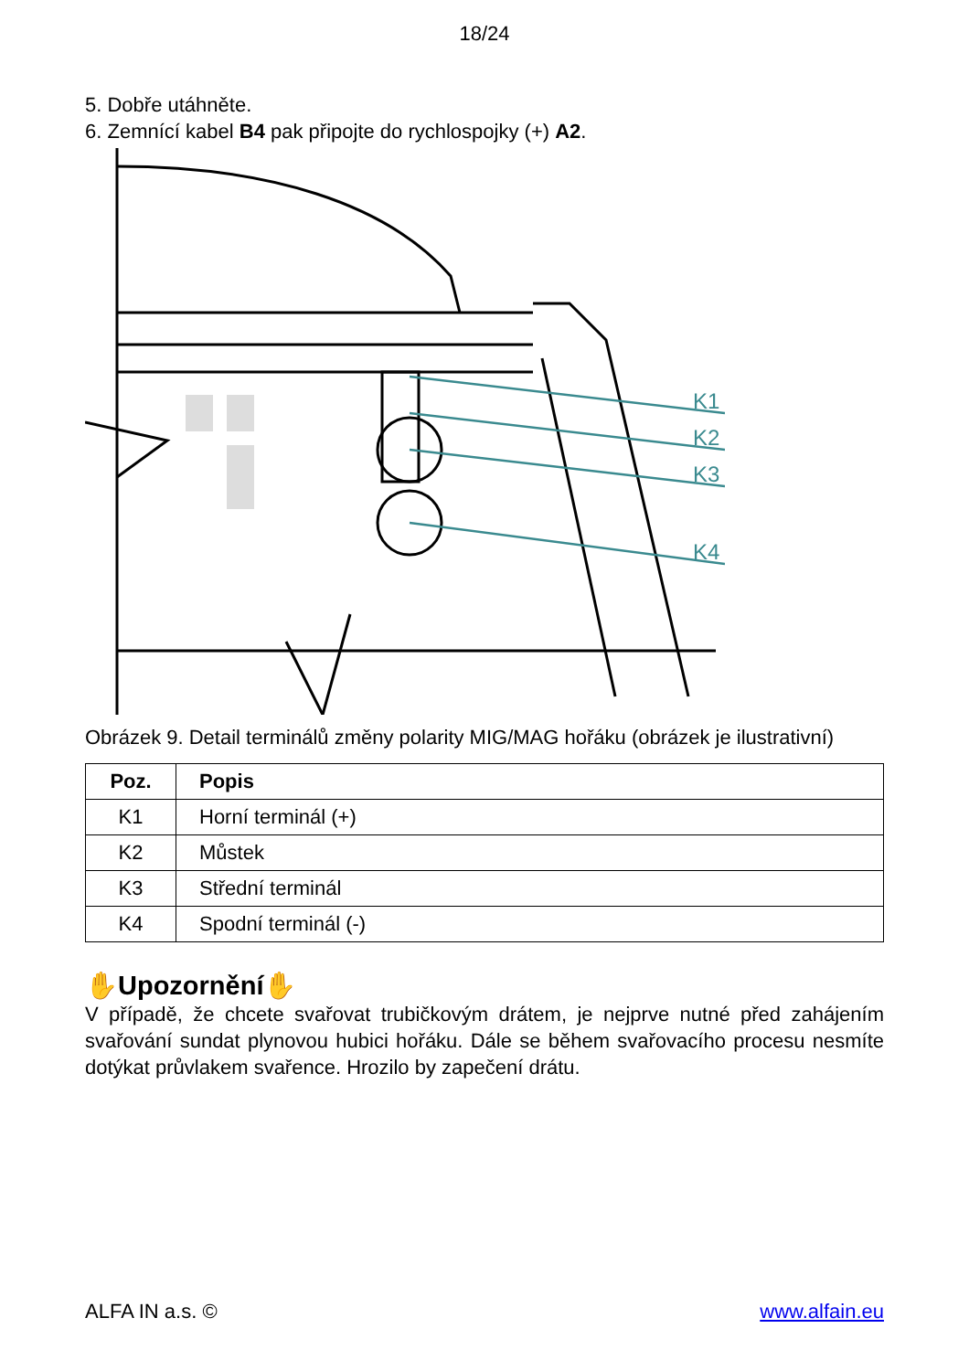18/24
5. Dobře utáhněte.
6. Zemnící kabel B4 pak připojte do rychlospojky (+) A2.
K1
K2
K3
K4
Obrázek 9. Detail terminálů změny polarity MIG/MAG hořáku (obrázek je ilustrativní)
| Poz. | Popis |
| --- | --- |
| K1 | Horní terminál (+) |
| K2 | Můstek |
| K3 | Střední terminál |
| K4 | Spodní terminál (-) |
✋Upozornění✋
V případě, že chcete svařovat trubičkovým drátem, je nejprve nutné před zahájením svařování sundat plynovou hubici hořáku. Dále se během svařovacího procesu nesmíte dotýkat průvlakem svařence. Hrozilo by zapečení drátu.
ALFA IN a.s. © www.alfain.eu